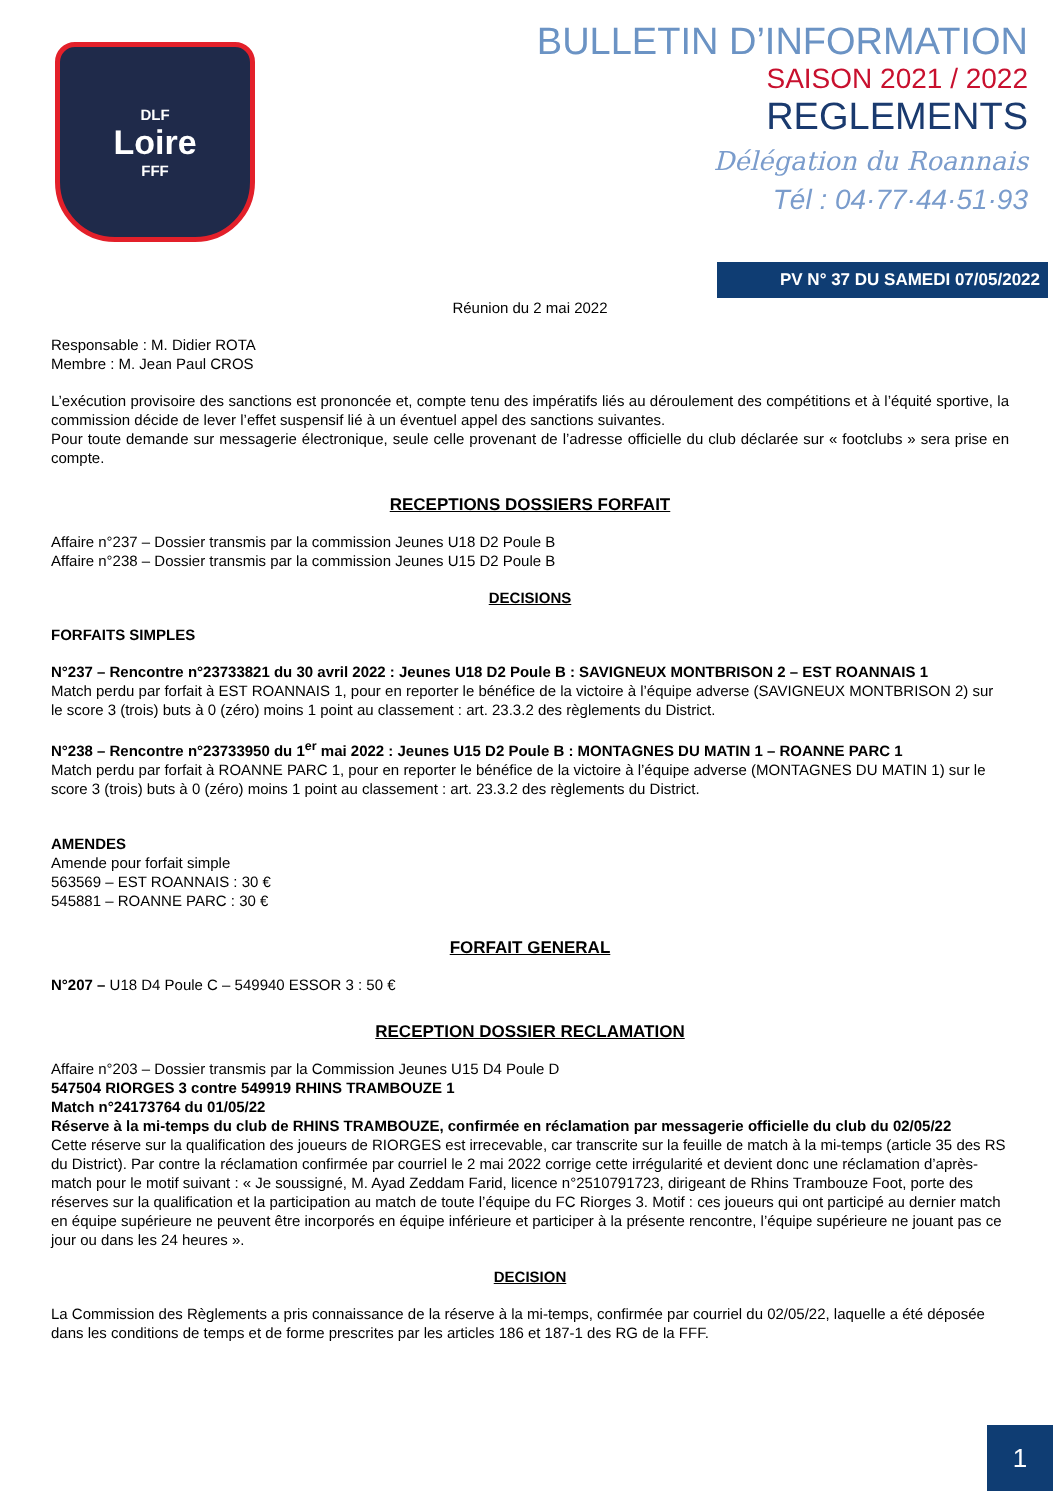DLF
Loire
FFF
BULLETIN D’INFORMATION
SAISON 2021 / 2022
REGLEMENTS
Délégation du Roannais
Tél : 04·77·44·51·93
PV N° 37 DU SAMEDI 07/05/2022
Réunion du 2 mai 2022
Responsable : M. Didier ROTA
Membre : M. Jean Paul CROS
L’exécution provisoire des sanctions est prononcée et, compte tenu des impératifs liés au déroulement des compétitions et à l’équité sportive, la commission décide de lever l’effet suspensif lié à un éventuel appel des sanctions suivantes.
Pour toute demande sur messagerie électronique, seule celle provenant de l’adresse officielle du club déclarée sur « footclubs » sera prise en compte.
RECEPTIONS DOSSIERS FORFAIT
Affaire n°237 – Dossier transmis par la commission Jeunes U18 D2 Poule B
Affaire n°238 – Dossier transmis par la commission Jeunes U15 D2 Poule B
DECISIONS
FORFAITS SIMPLES
N°237 – Rencontre n°23733821 du 30 avril 2022 : Jeunes U18 D2 Poule B : SAVIGNEUX MONTBRISON 2 – EST ROANNAIS 1
Match perdu par forfait à EST ROANNAIS 1, pour en reporter le bénéfice de la victoire à l’équipe adverse (SAVIGNEUX MONTBRISON 2) sur le score 3 (trois) buts à 0 (zéro) moins 1 point au classement : art. 23.3.2 des règlements du District.
N°238 – Rencontre n°23733950 du 1<sup>er</sup> mai 2022 : Jeunes U15 D2 Poule B : MONTAGNES DU MATIN 1 – ROANNE PARC 1
Match perdu par forfait à ROANNE PARC 1, pour en reporter le bénéfice de la victoire à l’équipe adverse (MONTAGNES DU MATIN 1) sur le score 3 (trois) buts à 0 (zéro) moins 1 point au classement : art. 23.3.2 des règlements du District.
AMENDES
Amende pour forfait simple
563569 – EST ROANNAIS : 30 €
545881 – ROANNE PARC : 30 €
FORFAIT GENERAL
N°207 – U18 D4 Poule C – 549940 ESSOR 3 : 50 €
RECEPTION DOSSIER RECLAMATION
Affaire n°203 – Dossier transmis par la Commission Jeunes U15 D4 Poule D
547504 RIORGES 3 contre 549919 RHINS TRAMBOUZE 1
Match n°24173764 du 01/05/22
Réserve à la mi-temps du club de RHINS TRAMBOUZE, confirmée en réclamation par messagerie officielle du club du 02/05/22
Cette réserve sur la qualification des joueurs de RIORGES est irrecevable, car transcrite sur la feuille de match à la mi-temps (article 35 des RS du District). Par contre la réclamation confirmée par courriel le 2 mai 2022 corrige cette irrégularité et devient donc une réclamation d’après-match pour le motif suivant : « Je soussigné, M. Ayad Zeddam Farid, licence n°2510791723, dirigeant de Rhins Trambouze Foot, porte des réserves sur la qualification et la participation au match de toute l’équipe du FC Riorges 3. Motif : ces joueurs qui ont participé au dernier match en équipe supérieure ne peuvent être incorporés en équipe inférieure et participer à la présente rencontre, l’équipe supérieure ne jouant pas ce jour ou dans les 24 heures ».
DECISION
La Commission des Règlements a pris connaissance de la réserve à la mi-temps, confirmée par courriel du 02/05/22, laquelle a été déposée dans les conditions de temps et de forme prescrites par les articles 186 et 187-1 des RG de la FFF.
1